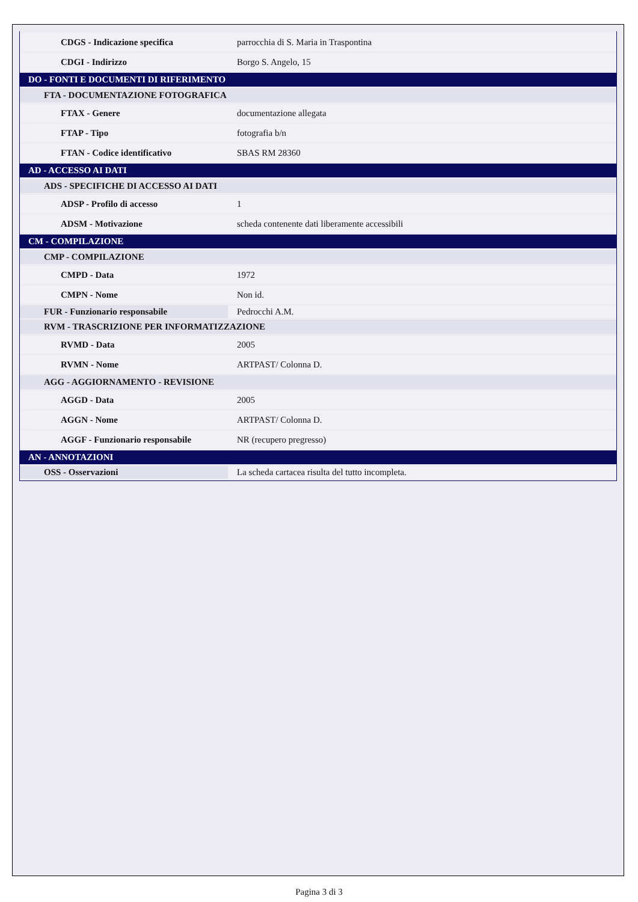| CDGS - Indicazione specifica | parrocchia di S. Maria in Traspontina |
| CDGI - Indirizzo | Borgo S. Angelo, 15 |
| DO - FONTI E DOCUMENTI DI RIFERIMENTO | |
| FTA - DOCUMENTAZIONE FOTOGRAFICA | |
| FTAX - Genere | documentazione allegata |
| FTAP - Tipo | fotografia b/n |
| FTAN - Codice identificativo | SBAS RM 28360 |
| AD - ACCESSO AI DATI | |
| ADS - SPECIFICHE DI ACCESSO AI DATI | |
| ADSP - Profilo di accesso | 1 |
| ADSM - Motivazione | scheda contenente dati liberamente accessibili |
| CM - COMPILAZIONE | |
| CMP - COMPILAZIONE | |
| CMPD - Data | 1972 |
| CMPN - Nome | Non id. |
| FUR - Funzionario responsabile | Pedrocchi A.M. |
| RVM - TRASCRIZIONE PER INFORMATIZZAZIONE | |
| RVMD - Data | 2005 |
| RVMN - Nome | ARTPAST/ Colonna D. |
| AGG - AGGIORNAMENTO - REVISIONE | |
| AGGD - Data | 2005 |
| AGGN - Nome | ARTPAST/ Colonna D. |
| AGGF - Funzionario responsabile | NR (recupero pregresso) |
| AN - ANNOTAZIONI | |
| OSS - Osservazioni | La scheda cartacea risulta del tutto incompleta. |
Pagina 3 di 3